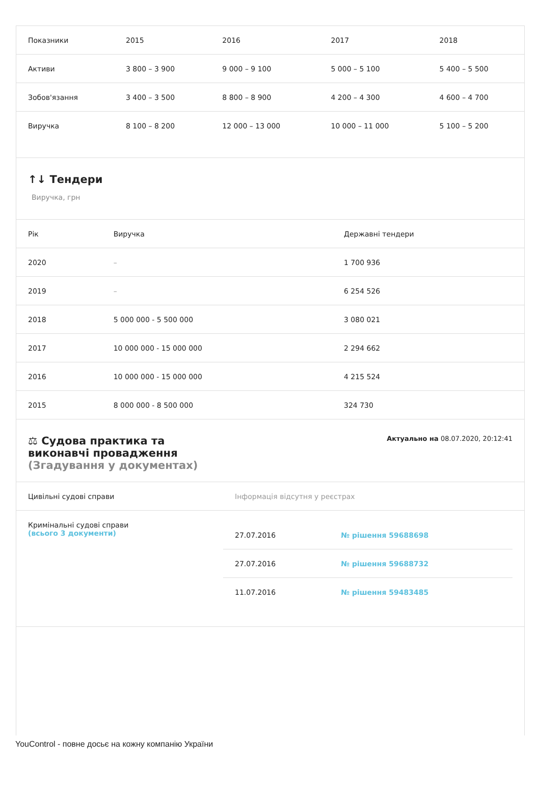| Показники | 2015 | 2016 | 2017 | 2018 |
| --- | --- | --- | --- | --- |
| Активи | 3 800 – 3 900 | 9 000 – 9 100 | 5 000 – 5 100 | 5 400 – 5 500 |
| Зобов'язання | 3 400 – 3 500 | 8 800 – 8 900 | 4 200 – 4 300 | 4 600 – 4 700 |
| Виручка | 8 100 – 8 200 | 12 000 – 13 000 | 10 000 – 11 000 | 5 100 – 5 200 |
↑↓ Тендери
Виручка, грн
| Рік | Виручка | Державні тендери |
| --- | --- | --- |
| 2020 | – | 1 700 936 |
| 2019 | – | 6 254 526 |
| 2018 | 5 000 000 - 5 500 000 | 3 080 021 |
| 2017 | 10 000 000 - 15 000 000 | 2 294 662 |
| 2016 | 10 000 000 - 15 000 000 | 4 215 524 |
| 2015 | 8 000 000 - 8 500 000 | 324 730 |
⚖ Судова практика та
виконавчі провадження
(Згадування у документах)
Актуально на 08.07.2020, 20:12:41
| Цивільні судові справи | Інформація відсутня у реєстрах |
| Кримінальні судові справи (всього 3 документи) | / 27.07.2016 / № рішення 59688698 / / 27.07.2016 / № рішення 59688732 / / 11.07.2016 / № рішення 59483485 / |
YouControl - повне досьє на кожну компанію України